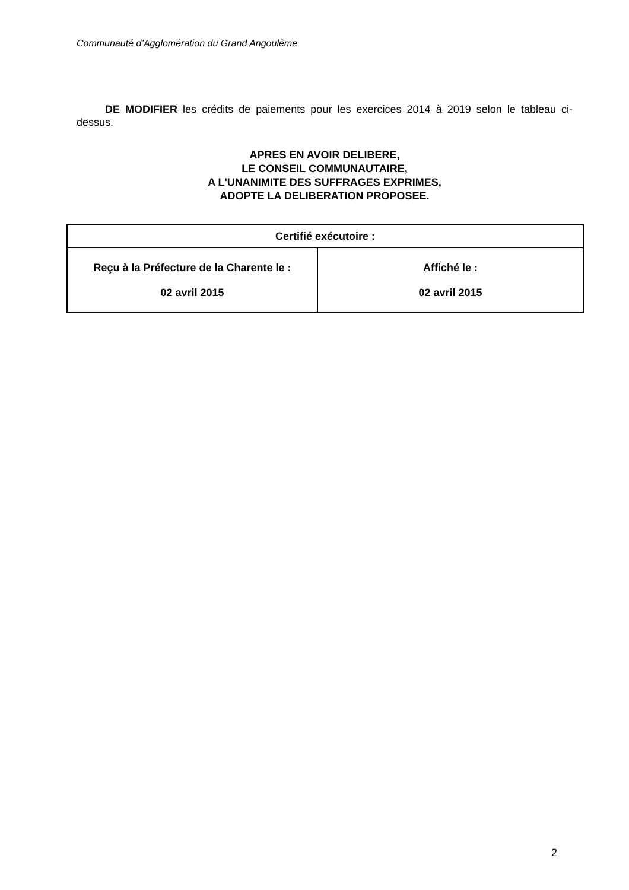Communauté d’Agglomération du Grand Angoulême
DE MODIFIER les crédits de paiements pour les exercices 2014 à 2019 selon le tableau ci-dessus.
APRES EN AVOIR DELIBERE,
LE CONSEIL COMMUNAUTAIRE,
A L'UNANIMITE DES SUFFRAGES EXPRIMES,
ADOPTE LA DELIBERATION PROPOSEE.
| Certifié exécutoire : | |
| --- | --- |
| Reçu à la Préfecture de la Charente le : 02 avril 2015 | Affiché le : 02 avril 2015 |
2